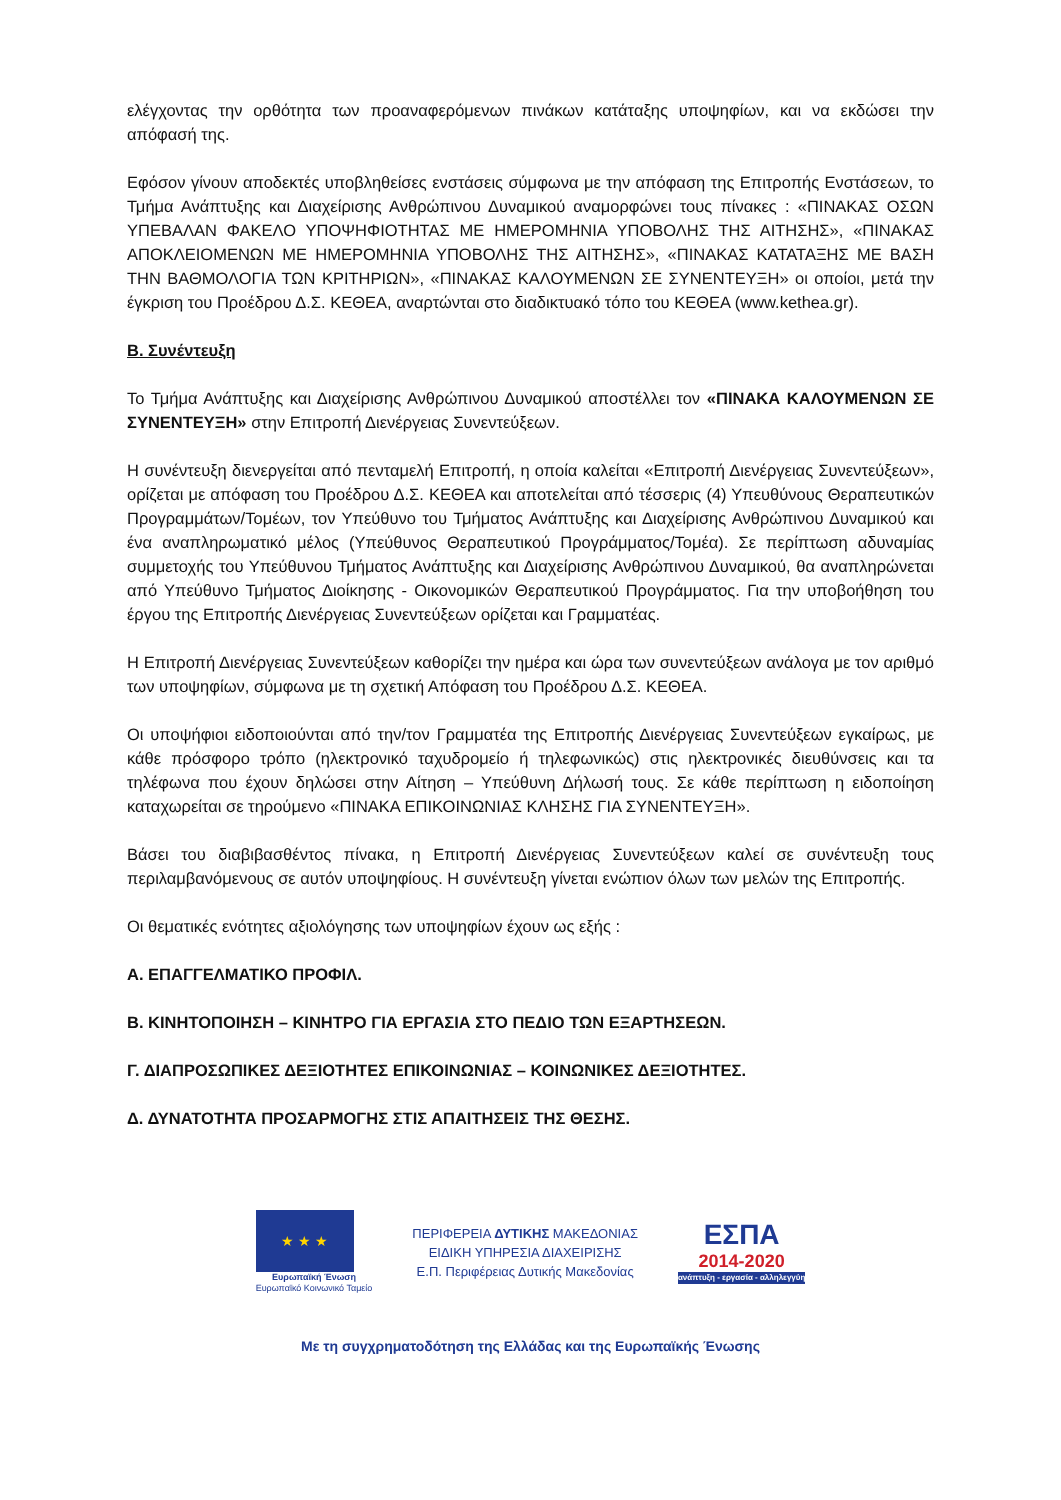ελέγχοντας την ορθότητα των προαναφερόμενων πινάκων κατάταξης υποψηφίων, και να εκδώσει την απόφασή της.
Εφόσον γίνουν αποδεκτές υποβληθείσες ενστάσεις σύμφωνα με την απόφαση της Επιτροπής Ενστάσεων, το Τμήμα Ανάπτυξης και Διαχείρισης Ανθρώπινου Δυναμικού αναμορφώνει τους πίνακες : «ΠΙΝΑΚΑΣ ΟΣΩΝ ΥΠΕΒΑΛΑΝ ΦΑΚΕΛΟ ΥΠΟΨΗΦΙΟΤΗΤΑΣ ΜΕ ΗΜΕΡΟΜΗΝΙΑ ΥΠΟΒΟΛΗΣ ΤΗΣ ΑΙΤΗΣΗΣ», «ΠΙΝΑΚΑΣ ΑΠΟΚΛΕΙΟΜΕΝΩΝ ΜΕ ΗΜΕΡΟΜΗΝΙΑ ΥΠΟΒΟΛΗΣ ΤΗΣ ΑΙΤΗΣΗΣ», «ΠΙΝΑΚΑΣ ΚΑΤΑΤΑΞΗΣ ΜΕ ΒΑΣΗ ΤΗΝ ΒΑΘΜΟΛΟΓΙΑ ΤΩΝ ΚΡΙΤΗΡΙΩΝ», «ΠΙΝΑΚΑΣ ΚΑΛΟΥΜΕΝΩΝ ΣΕ ΣΥΝΕΝΤΕΥΞΗ» οι οποίοι, μετά την έγκριση του Προέδρου Δ.Σ. ΚΕΘΕΑ, αναρτώνται στο διαδικτυακό τόπο του ΚΕΘΕΑ (www.kethea.gr).
Β. Συνέντευξη
Το Τμήμα Ανάπτυξης και Διαχείρισης Ανθρώπινου Δυναμικού αποστέλλει τον «ΠΙΝΑΚΑ ΚΑΛΟΥΜΕΝΩΝ ΣΕ ΣΥΝΕΝΤΕΥΞΗ» στην Επιτροπή Διενέργειας Συνεντεύξεων.
Η συνέντευξη διενεργείται από πενταμελή Επιτροπή, η οποία καλείται «Επιτροπή Διενέργειας Συνεντεύξεων», ορίζεται με απόφαση του Προέδρου Δ.Σ. ΚΕΘΕΑ και αποτελείται από τέσσερις (4) Υπευθύνους Θεραπευτικών Προγραμμάτων/Τομέων, τον Υπεύθυνο του Τμήματος Ανάπτυξης και Διαχείρισης Ανθρώπινου Δυναμικού και ένα αναπληρωματικό μέλος (Υπεύθυνος Θεραπευτικού Προγράμματος/Τομέα). Σε περίπτωση αδυναμίας συμμετοχής του Υπεύθυνου Τμήματος Ανάπτυξης και Διαχείρισης Ανθρώπινου Δυναμικού, θα αναπληρώνεται από Υπεύθυνο Τμήματος Διοίκησης - Οικονομικών Θεραπευτικού Προγράμματος. Για την υποβοήθηση του έργου της Επιτροπής Διενέργειας Συνεντεύξεων ορίζεται και Γραμματέας.
Η Επιτροπή Διενέργειας Συνεντεύξεων καθορίζει την ημέρα και ώρα των συνεντεύξεων ανάλογα με τον αριθμό των υποψηφίων, σύμφωνα με τη σχετική Απόφαση του Προέδρου Δ.Σ. ΚΕΘΕΑ.
Οι υποψήφιοι ειδοποιούνται από την/τον Γραμματέα της Επιτροπής Διενέργειας Συνεντεύξεων εγκαίρως, με κάθε πρόσφορο τρόπο (ηλεκτρονικό ταχυδρομείο ή τηλεφωνικώς) στις ηλεκτρονικές διευθύνσεις και τα τηλέφωνα που έχουν δηλώσει στην Αίτηση – Υπεύθυνη Δήλωσή τους. Σε κάθε περίπτωση η ειδοποίηση καταχωρείται σε τηρούμενο «ΠΙΝΑΚΑ ΕΠΙΚΟΙΝΩΝΙΑΣ ΚΛΗΣΗΣ ΓΙΑ ΣΥΝΕΝΤΕΥΞΗ».
Βάσει του διαβιβασθέντος πίνακα, η Επιτροπή Διενέργειας Συνεντεύξεων καλεί σε συνέντευξη τους περιλαμβανόμενους σε αυτόν υποψηφίους. Η συνέντευξη γίνεται ενώπιον όλων των μελών της Επιτροπής.
Οι θεματικές ενότητες αξιολόγησης των υποψηφίων έχουν ως εξής :
Α. ΕΠΑΓΓΕΛΜΑΤΙΚΟ ΠΡΟΦΙΛ.
Β. ΚΙΝΗΤΟΠΟΙΗΣΗ – ΚΙΝΗΤΡΟ ΓΙΑ ΕΡΓΑΣΙΑ ΣΤΟ ΠΕΔΙΟ ΤΩΝ ΕΞΑΡΤΗΣΕΩΝ.
Γ. ΔΙΑΠΡΟΣΩΠΙΚΕΣ ΔΕΞΙΟΤΗΤΕΣ ΕΠΙΚΟΙΝΩΝΙΑΣ – ΚΟΙΝΩΝΙΚΕΣ ΔΕΞΙΟΤΗΤΕΣ.
Δ. ΔΥΝΑΤΟΤΗΤΑ ΠΡΟΣΑΡΜΟΓΗΣ ΣΤΙΣ ΑΠΑΙΤΗΣΕΙΣ ΤΗΣ ΘΕΣΗΣ.
★ ★ ★
Ευρωπαϊκή Ένωση
Ευρωπαϊκό Κοινωνικό Ταμείο
ΠΕΡΙΦΕΡΕΙΑ ΔΥΤΙΚΗΣ ΜΑΚΕΔΟΝΙΑΣ
ΕΙΔΙΚΗ ΥΠΗΡΕΣΙΑ ΔΙΑΧΕΙΡΙΣΗΣ
Ε.Π. Περιφέρειας Δυτικής Μακεδονίας
ΕΣΠΑ
2014-2020
ανάπτυξη - εργασία - αλληλεγγύη
Με τη συγχρηματοδότηση της Ελλάδας και της Ευρωπαϊκής Ένωσης